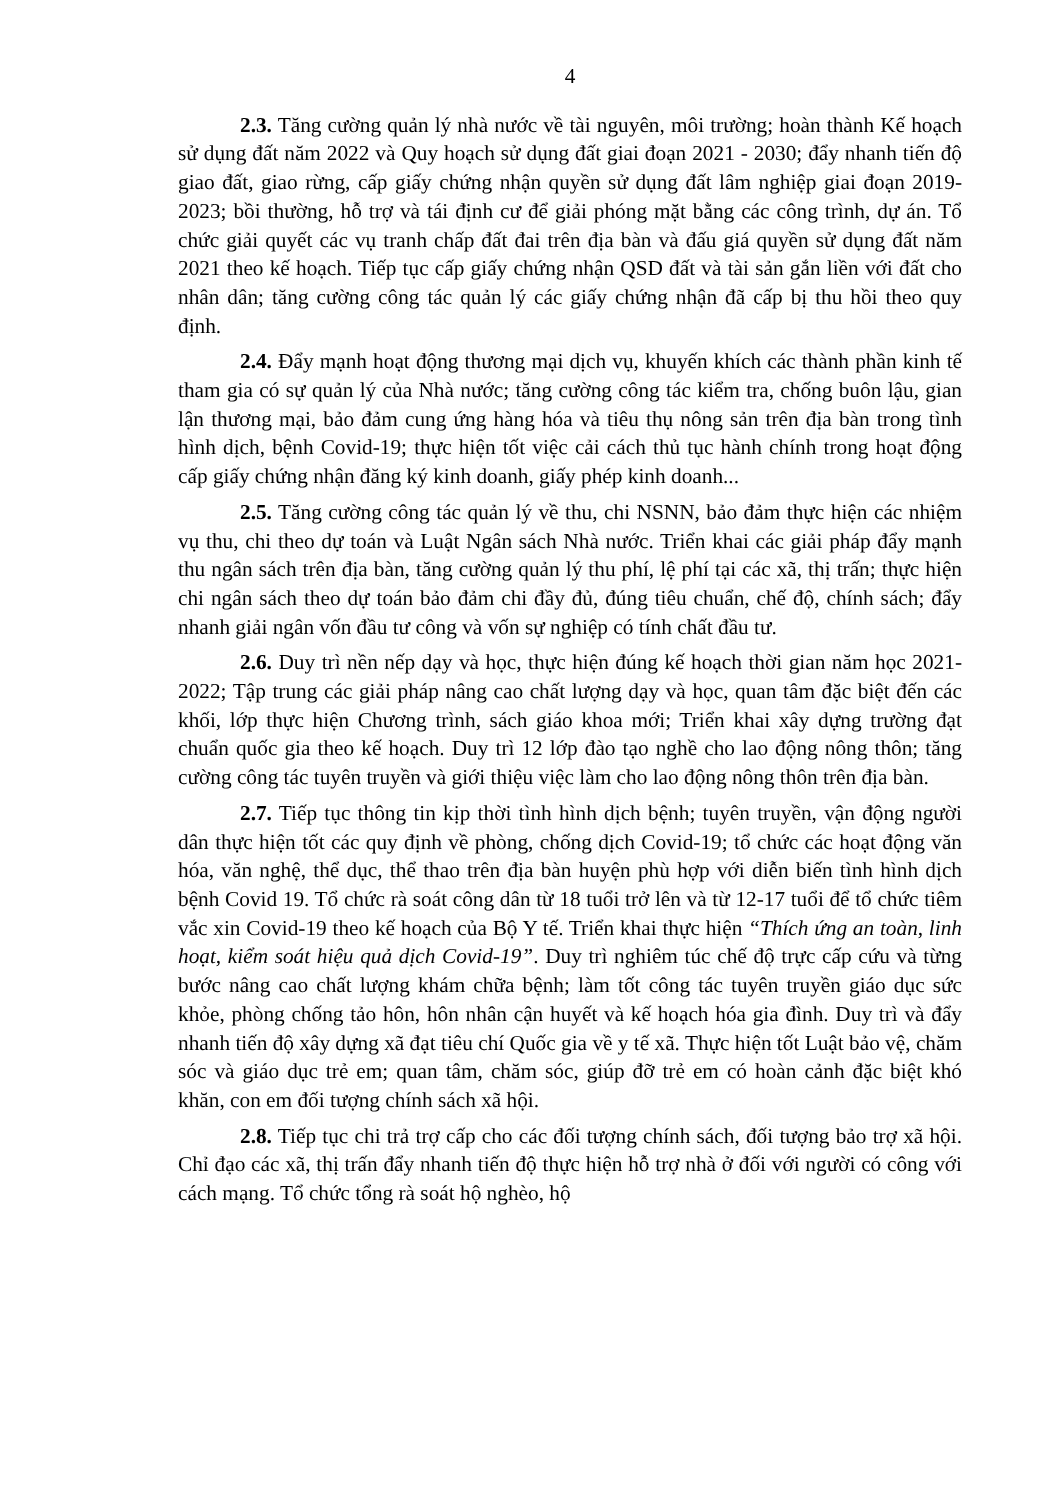4
2.3. Tăng cường quản lý nhà nước về tài nguyên, môi trường; hoàn thành Kế hoạch sử dụng đất năm 2022 và Quy hoạch sử dụng đất giai đoạn 2021 - 2030; đẩy nhanh tiến độ giao đất, giao rừng, cấp giấy chứng nhận quyền sử dụng đất lâm nghiệp giai đoạn 2019-2023; bồi thường, hỗ trợ và tái định cư để giải phóng mặt bằng các công trình, dự án. Tổ chức giải quyết các vụ tranh chấp đất đai trên địa bàn và đấu giá quyền sử dụng đất năm 2021 theo kế hoạch. Tiếp tục cấp giấy chứng nhận QSD đất và tài sản gắn liền với đất cho nhân dân; tăng cường công tác quản lý các giấy chứng nhận đã cấp bị thu hồi theo quy định.
2.4. Đẩy mạnh hoạt động thương mại dịch vụ, khuyến khích các thành phần kinh tế tham gia có sự quản lý của Nhà nước; tăng cường công tác kiểm tra, chống buôn lậu, gian lận thương mại, bảo đảm cung ứng hàng hóa và tiêu thụ nông sản trên địa bàn trong tình hình dịch, bệnh Covid-19; thực hiện tốt việc cải cách thủ tục hành chính trong hoạt động cấp giấy chứng nhận đăng ký kinh doanh, giấy phép kinh doanh...
2.5. Tăng cường công tác quản lý về thu, chi NSNN, bảo đảm thực hiện các nhiệm vụ thu, chi theo dự toán và Luật Ngân sách Nhà nước. Triển khai các giải pháp đẩy mạnh thu ngân sách trên địa bàn, tăng cường quản lý thu phí, lệ phí tại các xã, thị trấn; thực hiện chi ngân sách theo dự toán bảo đảm chi đầy đủ, đúng tiêu chuẩn, chế độ, chính sách; đẩy nhanh giải ngân vốn đầu tư công và vốn sự nghiệp có tính chất đầu tư.
2.6. Duy trì nền nếp dạy và học, thực hiện đúng kế hoạch thời gian năm học 2021-2022; Tập trung các giải pháp nâng cao chất lượng dạy và học, quan tâm đặc biệt đến các khối, lớp thực hiện Chương trình, sách giáo khoa mới; Triển khai xây dựng trường đạt chuẩn quốc gia theo kế hoạch. Duy trì 12 lớp đào tạo nghề cho lao động nông thôn; tăng cường công tác tuyên truyền và giới thiệu việc làm cho lao động nông thôn trên địa bàn.
2.7. Tiếp tục thông tin kịp thời tình hình dịch bệnh; tuyên truyền, vận động người dân thực hiện tốt các quy định về phòng, chống dịch Covid-19; tổ chức các hoạt động văn hóa, văn nghệ, thể dục, thể thao trên địa bàn huyện phù hợp với diễn biến tình hình dịch bệnh Covid 19. Tổ chức rà soát công dân từ 18 tuổi trở lên và từ 12-17 tuổi để tổ chức tiêm vắc xin Covid-19 theo kế hoạch của Bộ Y tế. Triển khai thực hiện “Thích ứng an toàn, linh hoạt, kiểm soát hiệu quả dịch Covid-19”. Duy trì nghiêm túc chế độ trực cấp cứu và từng bước nâng cao chất lượng khám chữa bệnh; làm tốt công tác tuyên truyền giáo dục sức khỏe, phòng chống tảo hôn, hôn nhân cận huyết và kế hoạch hóa gia đình. Duy trì và đẩy nhanh tiến độ xây dựng xã đạt tiêu chí Quốc gia về y tế xã. Thực hiện tốt Luật bảo vệ, chăm sóc và giáo dục trẻ em; quan tâm, chăm sóc, giúp đỡ trẻ em có hoàn cảnh đặc biệt khó khăn, con em đối tượng chính sách xã hội.
2.8. Tiếp tục chi trả trợ cấp cho các đối tượng chính sách, đối tượng bảo trợ xã hội. Chỉ đạo các xã, thị trấn đẩy nhanh tiến độ thực hiện hỗ trợ nhà ở đối với người có công với cách mạng. Tổ chức tổng rà soát hộ nghèo, hộ